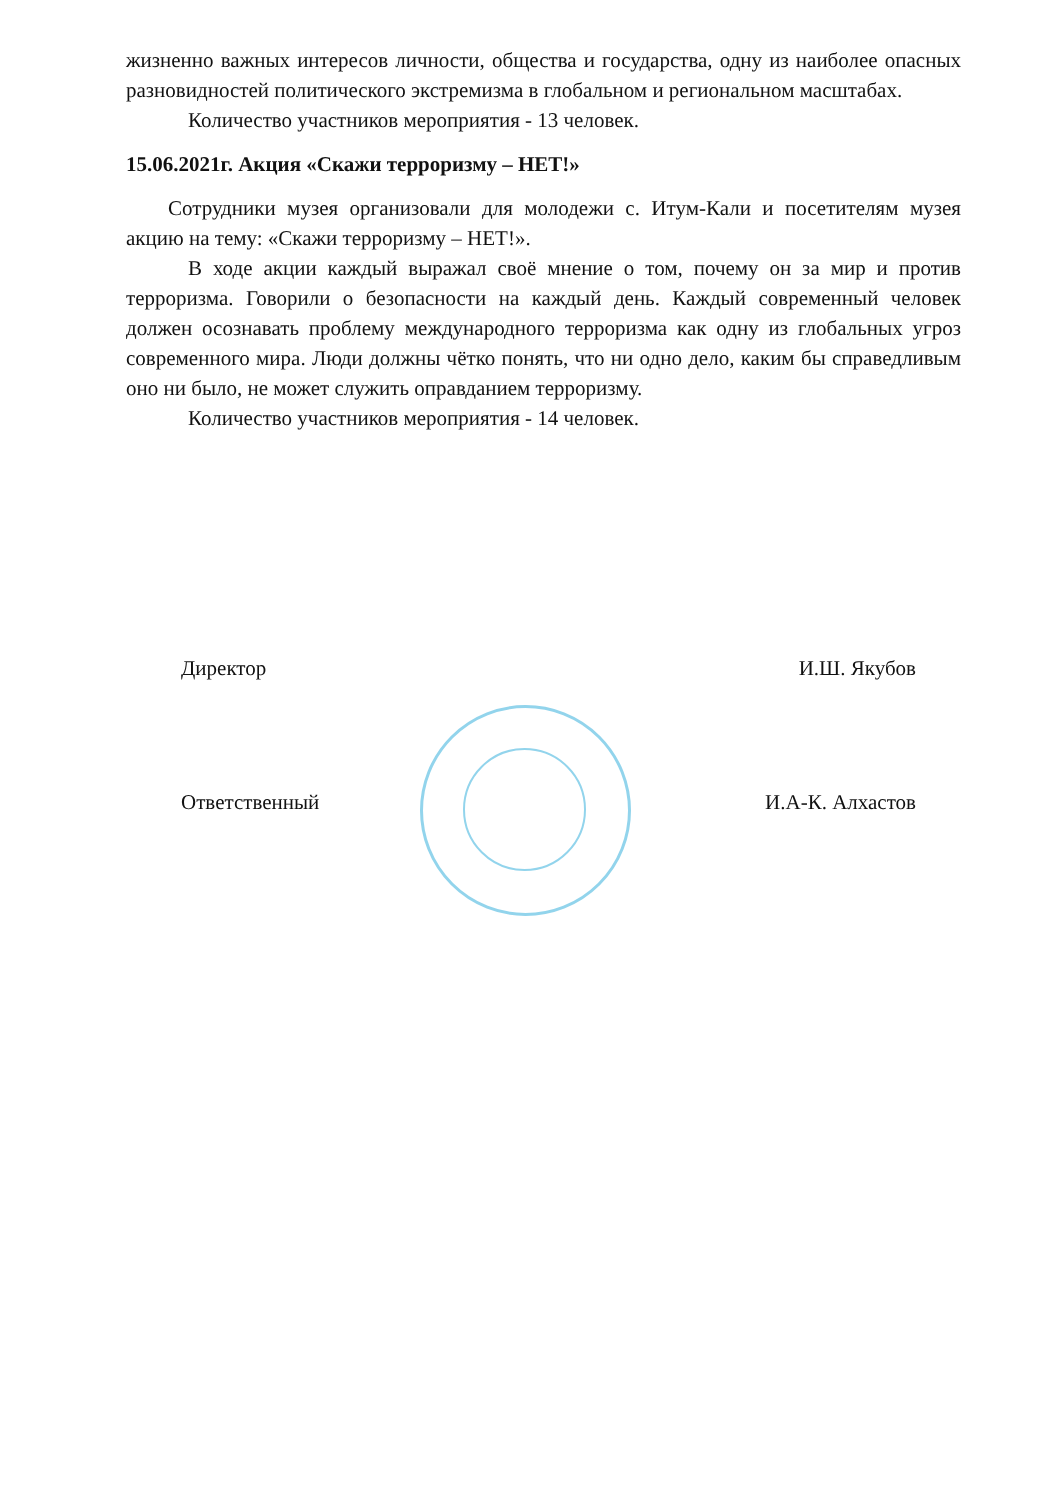жизненно важных интересов личности, общества и государства, одну из наиболее опасных разновидностей политического экстремизма в глобальном и региональном масштабах.
Количество участников мероприятия - 13 человек.
15.06.2021г. Акция «Скажи терроризму – НЕТ!»
Сотрудники музея организовали для молодежи с. Итум-Кали и посетителям музея акцию на тему: «Скажи терроризму – НЕТ!».
В ходе акции каждый выражал своё мнение о том, почему он за мир и против терроризма. Говорили о безопасности на каждый день. Каждый современный человек должен осознавать проблему международного терроризма как одну из глобальных угроз современного мира. Люди должны чётко понять, что ни одно дело, каким бы справедливым оно ни было, не может служить оправданием терроризму.
Количество участников мероприятия - 14 человек.
Директор И.Ш. Якубов
Ответственный И.А-К. Алхастов